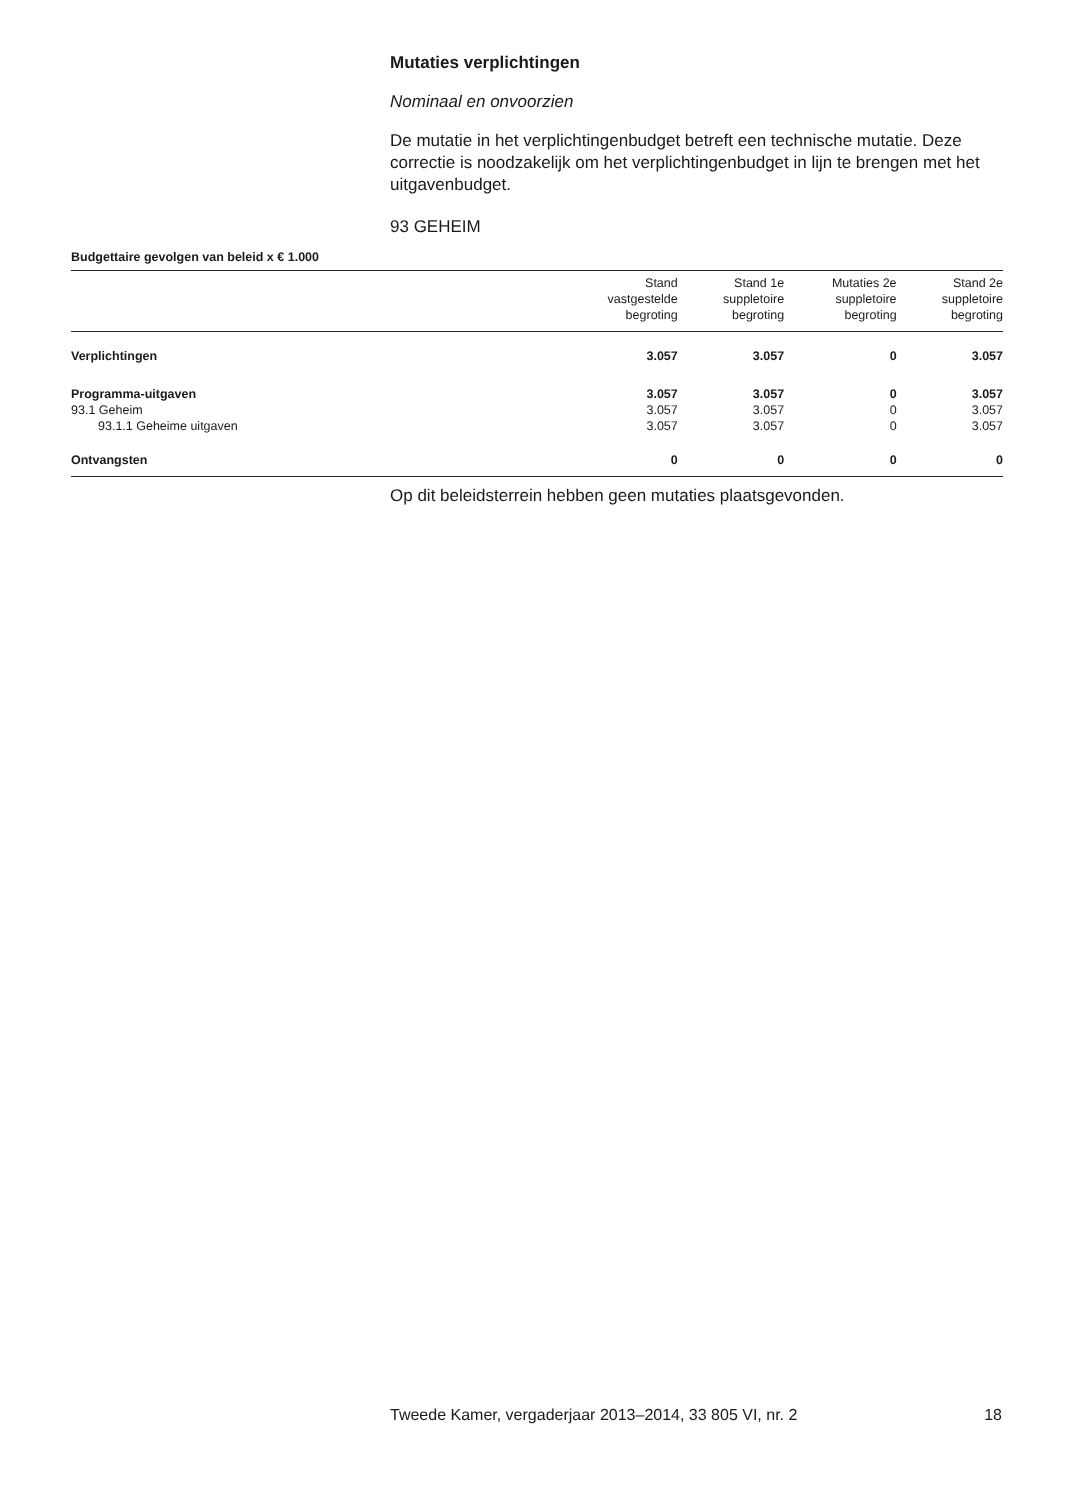Mutaties verplichtingen
Nominaal en onvoorzien
De mutatie in het verplichtingenbudget betreft een technische mutatie. Deze correctie is noodzakelijk om het verplichtingenbudget in lijn te brengen met het uitgavenbudget.
93 GEHEIM
Budgettaire gevolgen van beleid x € 1.000
| | Stand vastgestelde begroting | Stand 1e suppletoire begroting | Mutaties 2e suppletoire begroting | Stand 2e suppletoire begroting |
| --- | --- | --- | --- | --- |
| Verplichtingen | 3.057 | 3.057 | 0 | 3.057 |
| Programma-uitgaven | 3.057 | 3.057 | 0 | 3.057 |
| 93.1 Geheim | 3.057 | 3.057 | 0 | 3.057 |
| 93.1.1 Geheime uitgaven | 3.057 | 3.057 | 0 | 3.057 |
| Ontvangsten | 0 | 0 | 0 | 0 |
Op dit beleidsterrein hebben geen mutaties plaatsgevonden.
Tweede Kamer, vergaderjaar 2013–2014, 33 805 VI, nr. 2 18